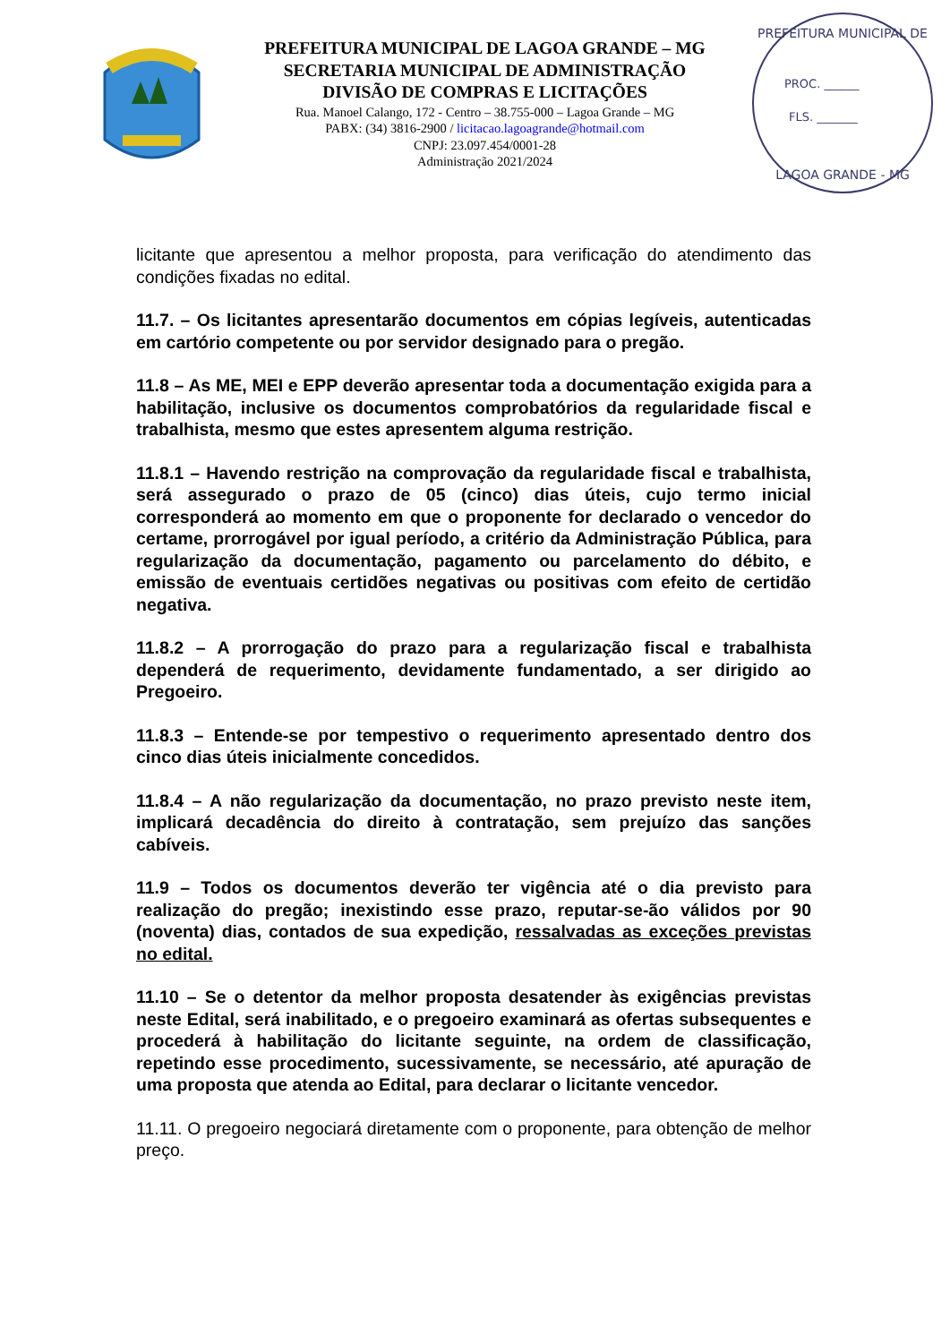PREFEITURA MUNICIPAL DE LAGOA GRANDE – MG
SECRETARIA MUNICIPAL DE ADMINISTRAÇÃO
DIVISÃO DE COMPRAS E LICITAÇÕES
Rua. Manoel Calango, 172 - Centro – 38.755-000 – Lagoa Grande – MG
PABX: (34) 3816-2900 / licitacao.lagoagrande@hotmail.com
CNPJ: 23.097.454/0001-28
Administração 2021/2024
PREFEITURA MUNICIPAL DE
PROC. ______
FLS. _______
LAGOA GRANDE - MG
licitante que apresentou a melhor proposta, para verificação do atendimento das condições fixadas no edital.
11.7. – Os licitantes apresentarão documentos em cópias legíveis, autenticadas em cartório competente ou por servidor designado para o pregão.
11.8 – As ME, MEI e EPP deverão apresentar toda a documentação exigida para a habilitação, inclusive os documentos comprobatórios da regularidade fiscal e trabalhista, mesmo que estes apresentem alguma restrição.
11.8.1 – Havendo restrição na comprovação da regularidade fiscal e trabalhista, será assegurado o prazo de 05 (cinco) dias úteis, cujo termo inicial corresponderá ao momento em que o proponente for declarado o vencedor do certame, prorrogável por igual período, a critério da Administração Pública, para regularização da documentação, pagamento ou parcelamento do débito, e emissão de eventuais certidões negativas ou positivas com efeito de certidão negativa.
11.8.2 – A prorrogação do prazo para a regularização fiscal e trabalhista dependerá de requerimento, devidamente fundamentado, a ser dirigido ao Pregoeiro.
11.8.3 – Entende-se por tempestivo o requerimento apresentado dentro dos cinco dias úteis inicialmente concedidos.
11.8.4 – A não regularização da documentação, no prazo previsto neste item, implicará decadência do direito à contratação, sem prejuízo das sanções cabíveis.
11.9 – Todos os documentos deverão ter vigência até o dia previsto para realização do pregão; inexistindo esse prazo, reputar-se-ão válidos por 90 (noventa) dias, contados de sua expedição, ressalvadas as exceções previstas no edital.
11.10 – Se o detentor da melhor proposta desatender às exigências previstas neste Edital, será inabilitado, e o pregoeiro examinará as ofertas subsequentes e procederá à habilitação do licitante seguinte, na ordem de classificação, repetindo esse procedimento, sucessivamente, se necessário, até apuração de uma proposta que atenda ao Edital, para declarar o licitante vencedor.
11.11. O pregoeiro negociará diretamente com o proponente, para obtenção de melhor preço.